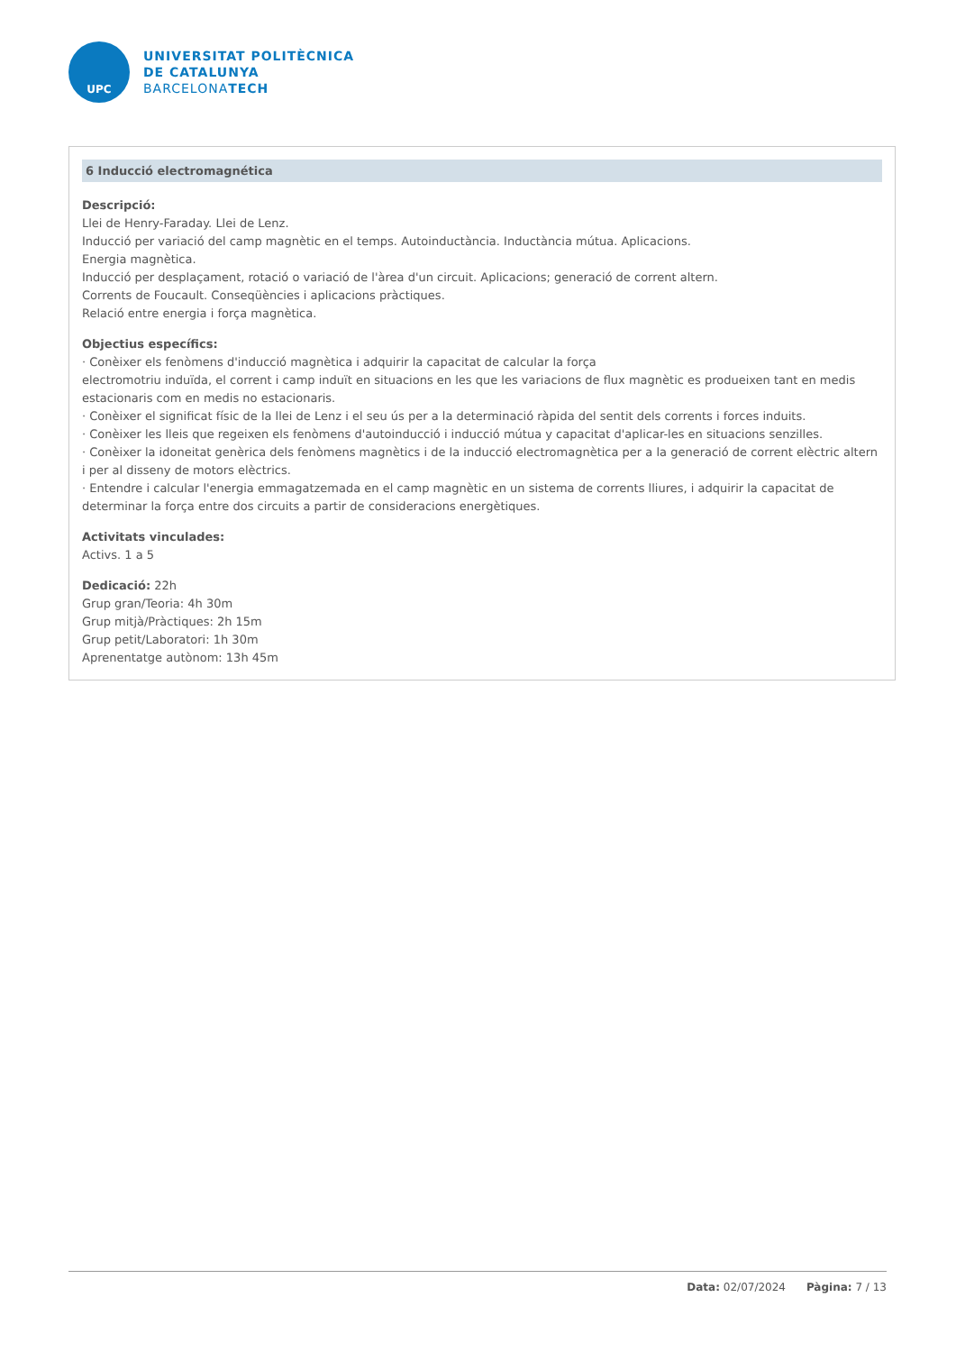UPC
UNIVERSITAT POLITÈCNICA
DE CATALUNYA
BARCELONATECH
6 Inducció electromagnética
Descripció:
Llei de Henry-Faraday. Llei de Lenz.
Inducció per variació del camp magnètic en el temps. Autoinductància. Inductància mútua. Aplicacions.
Energia magnètica.
Inducció per desplaçament, rotació o variació de l'àrea d'un circuit. Aplicacions; generació de corrent altern.
Corrents de Foucault. Conseqüències i aplicacions pràctiques.
Relació entre energia i força magnètica.
Objectius específics:
· Conèixer els fenòmens d'inducció magnètica i adquirir la capacitat de calcular la força
electromotriu induïda, el corrent i camp induït en situacions en les que les variacions de flux magnètic es produeixen tant en medis estacionaris com en medis no estacionaris.
· Conèixer el significat físic de la llei de Lenz i el seu ús per a la determinació ràpida del sentit dels corrents i forces induits.
· Conèixer les lleis que regeixen els fenòmens d'autoinducció i inducció mútua y capacitat d'aplicar-les en situacions senzilles.
· Conèixer la idoneitat genèrica dels fenòmens magnètics i de la inducció electromagnètica per a la generació de corrent elèctric altern i per al disseny de motors elèctrics.
· Entendre i calcular l'energia emmagatzemada en el camp magnètic en un sistema de corrents lliures, i adquirir la capacitat de determinar la força entre dos circuits a partir de consideracions energètiques.
Activitats vinculades:
Activs. 1 a 5
Dedicació: 22h
Grup gran/Teoria: 4h 30m
Grup mitjà/Pràctiques: 2h 15m
Grup petit/Laboratori: 1h 30m
Aprenentatge autònom: 13h 45m
Data: 02/07/2024 Pàgina: 7 / 13